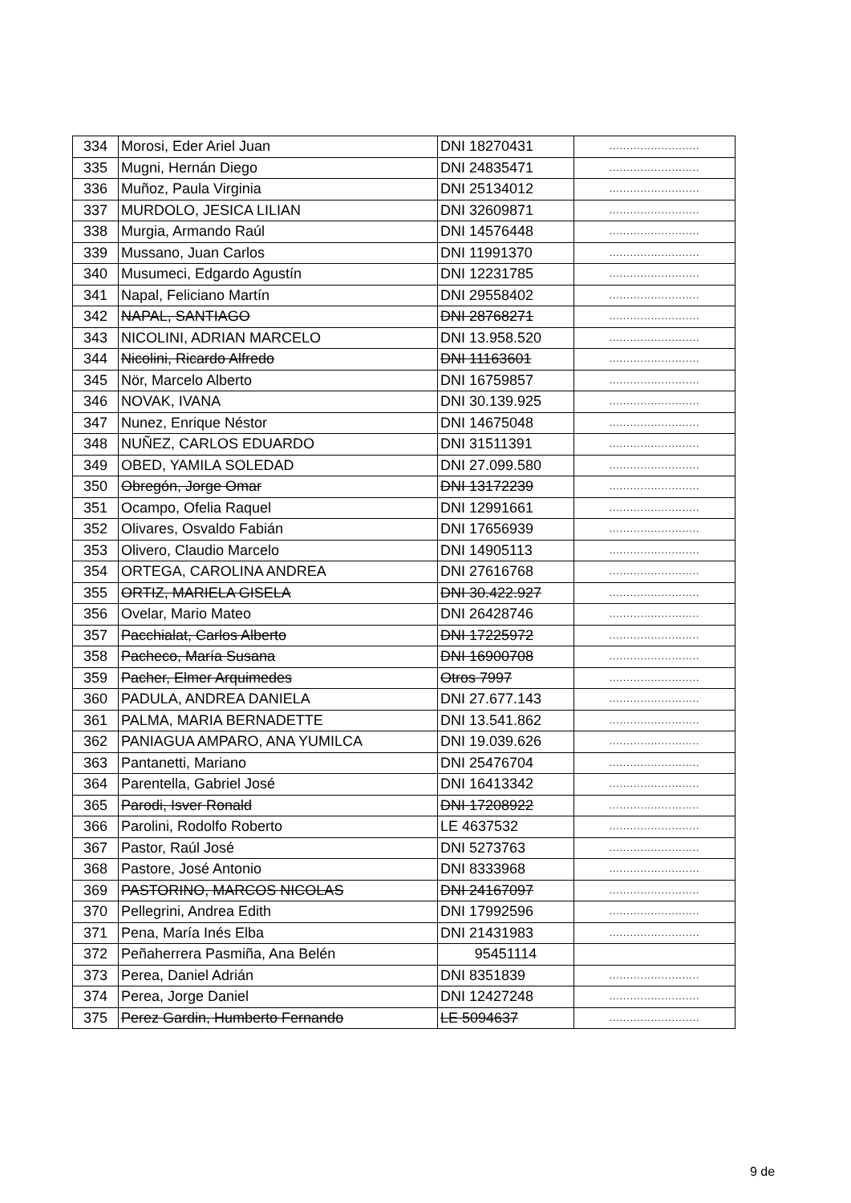| 334 | Morosi, Eder Ariel Juan | DNI 18270431 | .......................... |
| 335 | Mugni, Hernán Diego | DNI 24835471 | .......................... |
| 336 | Muñoz, Paula Virginia | DNI 25134012 | .......................... |
| 337 | MURDOLO, JESICA LILIAN | DNI 32609871 | .......................... |
| 338 | Murgia, Armando Raúl | DNI 14576448 | .......................... |
| 339 | Mussano, Juan Carlos | DNI 11991370 | .......................... |
| 340 | Musumeci, Edgardo Agustín | DNI 12231785 | .......................... |
| 341 | Napal, Feliciano Martín | DNI 29558402 | .......................... |
| 342 | NAPAL, SANTIAGO | DNI 28768271 | .......................... |
| 343 | NICOLINI, ADRIAN MARCELO | DNI 13.958.520 | .......................... |
| 344 | Nicolini, Ricardo Alfredo | DNI 11163601 | .......................... |
| 345 | Nör, Marcelo Alberto | DNI 16759857 | .......................... |
| 346 | NOVAK, IVANA | DNI 30.139.925 | .......................... |
| 347 | Nunez, Enrique Néstor | DNI 14675048 | .......................... |
| 348 | NUÑEZ, CARLOS EDUARDO | DNI 31511391 | .......................... |
| 349 | OBED, YAMILA SOLEDAD | DNI 27.099.580 | .......................... |
| 350 | Obregón, Jorge Omar | DNI 13172239 | .......................... |
| 351 | Ocampo, Ofelia Raquel | DNI 12991661 | .......................... |
| 352 | Olivares, Osvaldo Fabián | DNI 17656939 | .......................... |
| 353 | Olivero, Claudio Marcelo | DNI 14905113 | .......................... |
| 354 | ORTEGA, CAROLINA ANDREA | DNI 27616768 | .......................... |
| 355 | ORTIZ, MARIELA GISELA | DNI 30.422.927 | .......................... |
| 356 | Ovelar, Mario Mateo | DNI 26428746 | .......................... |
| 357 | Pacchialat, Carlos Alberto | DNI 17225972 | .......................... |
| 358 | Pacheco, María Susana | DNI 16900708 | .......................... |
| 359 | Pacher, Elmer Arquimedes | Otros 7997 | .......................... |
| 360 | PADULA, ANDREA DANIELA | DNI 27.677.143 | .......................... |
| 361 | PALMA, MARIA BERNADETTE | DNI 13.541.862 | .......................... |
| 362 | PANIAGUA AMPARO, ANA YUMILCA | DNI 19.039.626 | .......................... |
| 363 | Pantanetti, Mariano | DNI 25476704 | .......................... |
| 364 | Parentella, Gabriel José | DNI 16413342 | .......................... |
| 365 | Parodi, Isver Ronald | DNI 17208922 | .......................... |
| 366 | Parolini, Rodolfo Roberto | LE 4637532 | .......................... |
| 367 | Pastor, Raúl José | DNI 5273763 | .......................... |
| 368 | Pastore, José Antonio | DNI 8333968 | .......................... |
| 369 | PASTORINO, MARCOS NICOLAS | DNI 24167097 | .......................... |
| 370 | Pellegrini, Andrea Edith | DNI 17992596 | .......................... |
| 371 | Pena, María Inés Elba | DNI 21431983 | .......................... |
| 372 | Peñaherrera Pasmiña, Ana Belén | 95451114 | |
| 373 | Perea, Daniel Adrián | DNI 8351839 | .......................... |
| 374 | Perea, Jorge Daniel | DNI 12427248 | .......................... |
| 375 | Perez Gardin, Humberto Fernando | LE 5094637 | .......................... |
9 de